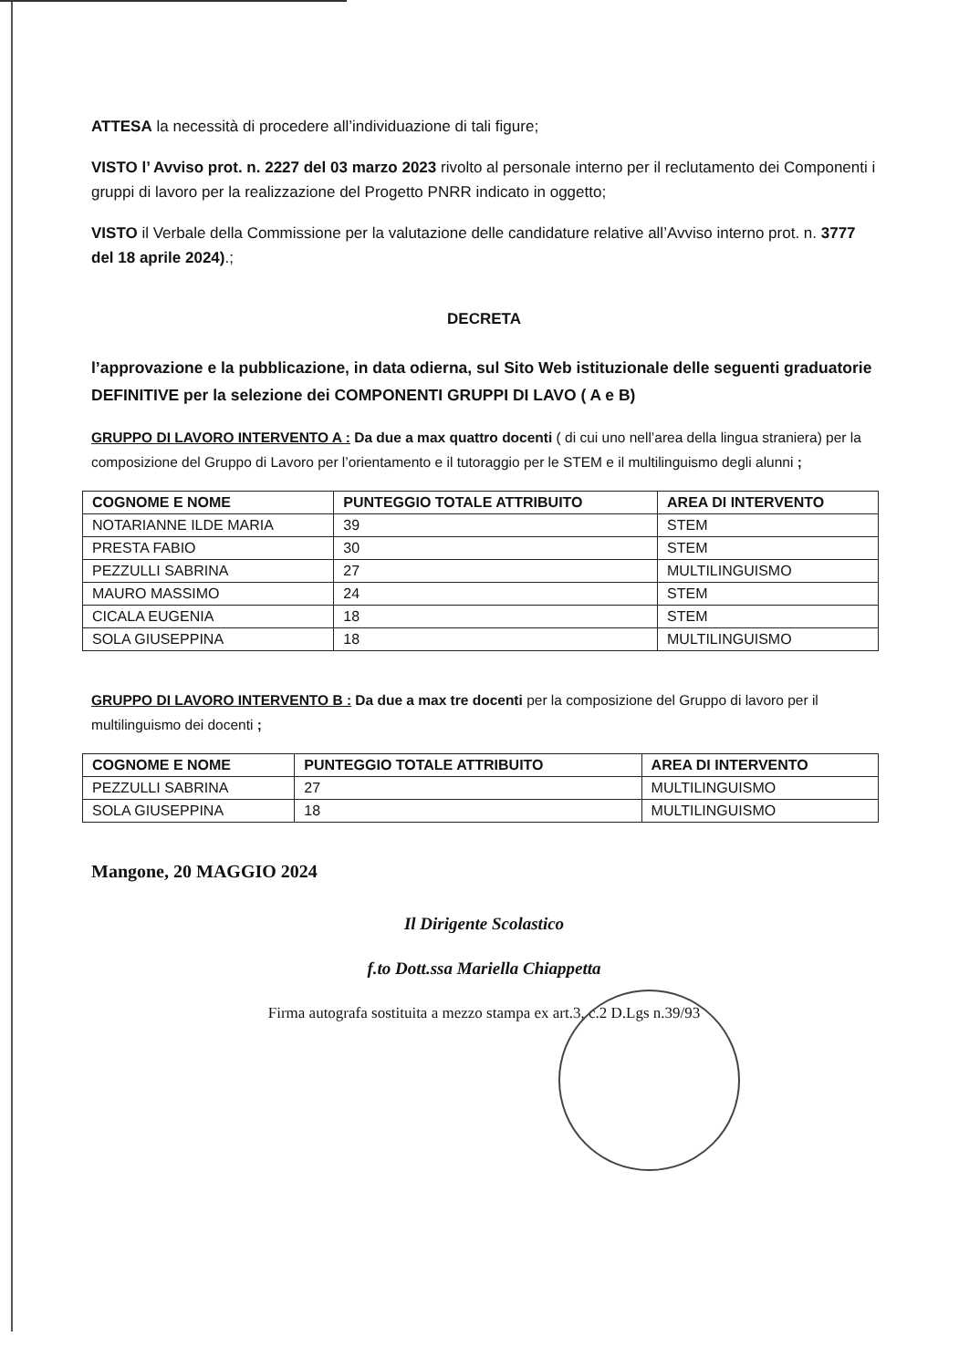ATTESA la necessità di procedere all’individuazione di tali figure;
VISTO l’ Avviso prot. n. 2227 del 03 marzo 2023 rivolto al personale interno per il reclutamento dei Componenti i gruppi di lavoro per la realizzazione del Progetto PNRR indicato in oggetto;
VISTO il Verbale della Commissione per la valutazione delle candidature relative all’Avviso interno prot. n. 3777 del 18 aprile 2024).;
DECRETA
l’approvazione e la pubblicazione, in data odierna, sul Sito Web istituzionale delle seguenti graduatorie DEFINITIVE per la selezione dei COMPONENTI GRUPPI DI LAVO ( A e B)
GRUPPO DI LAVORO INTERVENTO A : Da due a max quattro docenti ( di cui uno nell’area della lingua straniera) per la composizione del Gruppo di Lavoro per l’orientamento e il tutoraggio per le STEM e il multilinguismo degli alunni ;
| COGNOME E NOME | PUNTEGGIO TOTALE ATTRIBUITO | AREA DI INTERVENTO |
| --- | --- | --- |
| NOTARIANNE ILDE MARIA | 39 | STEM |
| PRESTA FABIO | 30 | STEM |
| PEZZULLI SABRINA | 27 | MULTILINGUISMO |
| MAURO MASSIMO | 24 | STEM |
| CICALA EUGENIA | 18 | STEM |
| SOLA GIUSEPPINA | 18 | MULTILINGUISMO |
GRUPPO DI LAVORO INTERVENTO B : Da due a max tre docenti per la composizione del Gruppo di lavoro per il multilinguismo dei docenti ;
| COGNOME E NOME | PUNTEGGIO TOTALE ATTRIBUITO | AREA DI INTERVENTO |
| --- | --- | --- |
| PEZZULLI SABRINA | 27 | MULTILINGUISMO |
| SOLA GIUSEPPINA | 18 | MULTILINGUISMO |
Mangone, 20 MAGGIO 2024
Il Dirigente Scolastico
f.to Dott.ssa Mariella Chiappetta
Firma autografa sostituita a mezzo stampa ex art.3, c.2 D.Lgs n.39/93